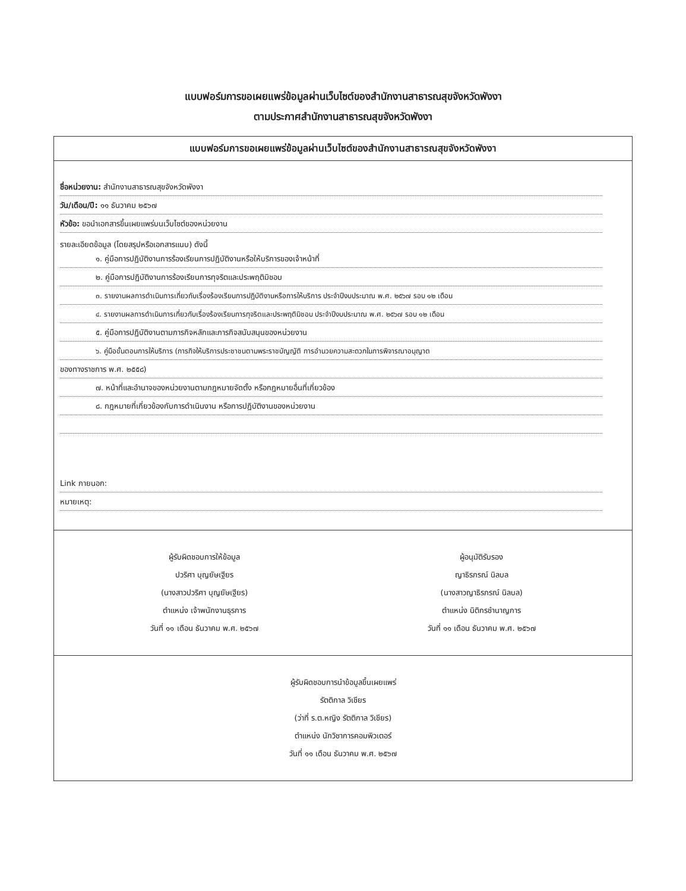แบบฟอร์มการขอเผยแพร่ข้อมูลผ่านเว็บไซต์ของสำนักงานสาธารณสุขจังหวัดพังงา
ตามประกาศสำนักงานสาธารณสุขจังหวัดพังงา
แบบฟอร์มการขอเผยแพร่ข้อมูลผ่านเว็บไซต์ของสำนักงานสาธารณสุขจังหวัดพังงา
ชื่อหน่วยงาน: สำนักงานสาธารณสุขจังหวัดพังงา
วัน/เดือน/ปี: ๑๑ ธันวาคม ๒๕๖๗
หัวข้อ: ขอนำเอกสารขึ้นเผยแพร่บนเว็บไซต์ของหน่วยงาน
รายละเอียดข้อมูล (โดยสรุปหรือเอกสารแนบ) ดังนี้
๑. คู่มือการปฏิบัติงานการร้องเรียนการปฏิบัติงานหรือให้บริการของเจ้าหน้าที่
๒. คู่มือการปฏิบัติงานการร้องเรียนการทุจริตและประพฤติมิชอบ
๓. รายงานผลการดำเนินการเกี่ยวกับเรื่องร้องเรียนการปฏิบัติงานหรือการให้บริการ ประจำปีงบประมาณ พ.ศ. ๒๕๖๗ รอบ ๑๒ เดือน
๔. รายงานผลการดำเนินการเกี่ยวกับเรื่องร้องเรียนการทุจริตและประพฤติมิชอบ ประจำปีงบประมาณ พ.ศ. ๒๕๖๗ รอบ ๑๒ เดือน
๕. คู่มือการปฏิบัติงานตามภารกิจหลักและภารกิจสนับสนุนของหน่วยงาน
๖. คู่มือขั้นตอนการให้บริการ (ภารกิจให้บริการประชาชนตามพระราชบัญญัติ การอำนวยความสะดวกในการพิจารณาอนุญาต
ของทางราชการ พ.ศ. ๒๕๕๘)
๗. หน้าที่และอำนาจของหน่วยงานตามกฎหมายจัดตั้ง หรือกฎหมายอื่นที่เกี่ยวข้อง
๘. กฎหมายที่เกี่ยวข้องกับการดำเนินงาน หรือการปฏิบัติงานของหน่วยงาน
Link ภายนอก:
หมายเหตุ:
ผู้รับผิดชอบการให้ข้อมูล
ปวริศา บุญยัษเฐียร
(นางสาวปวริศา บุญยัษเฐียร)
ตำแหน่ง เจ้าพนักงานธุรการ
วันที่ ๑๑ เดือน ธันวาคม พ.ศ. ๒๕๖๗
ผู้อนุมัติรับรอง
ญาธิรภรณ์ นิลบล
(นางสาวญาธิรภรณ์ นิลบล)
ตำแหน่ง นิติกรชำนาญการ
วันที่ ๑๑ เดือน ธันวาคม พ.ศ. ๒๕๖๗
ผู้รับผิดชอบการนำข้อมูลขึ้นเผยแพร่
รัตติกาล วิเชียร
(ว่าที่ ร.ต.หญิง รัตติกาล วิเชียร)
ตำแหน่ง นักวิชาการคอมพิวเตอร์
วันที่ ๑๑ เดือน ธันวาคม พ.ศ. ๒๕๖๗